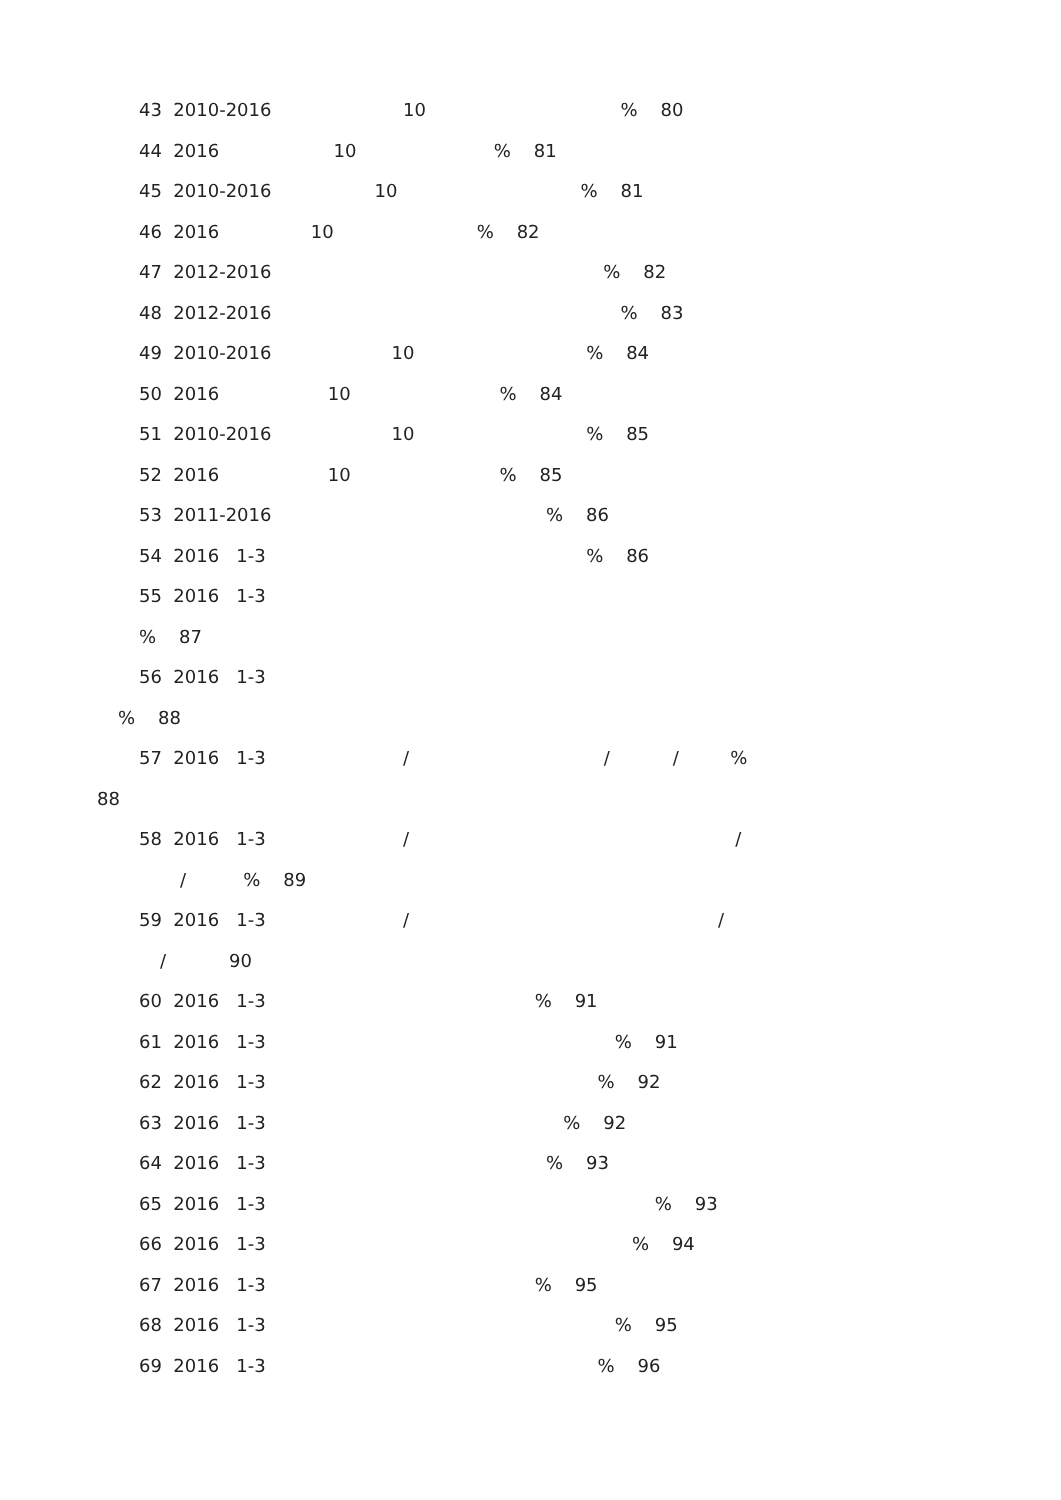43 2010-2016 10 % 80
44 2016 10 % 81
45 2010-2016 10 % 81
46 2016 10 % 82
47 2012-2016 % 82
48 2012-2016 % 83
49 2010-2016 10 % 84
50 2016 10 % 84
51 2010-2016 10 % 85
52 2016 10 % 85
53 2011-2016 % 86
54 2016 1-3 % 86
55 2016 1-3
% 87
56 2016 1-3
% 88
57 2016 1-3 / / / %
88
58 2016 1-3 / /
/ % 89
59 2016 1-3 / /
/ 90
60 2016 1-3 % 91
61 2016 1-3 % 91
62 2016 1-3 % 92
63 2016 1-3 % 92
64 2016 1-3 % 93
65 2016 1-3 % 93
66 2016 1-3 % 94
67 2016 1-3 % 95
68 2016 1-3 % 95
69 2016 1-3 % 96